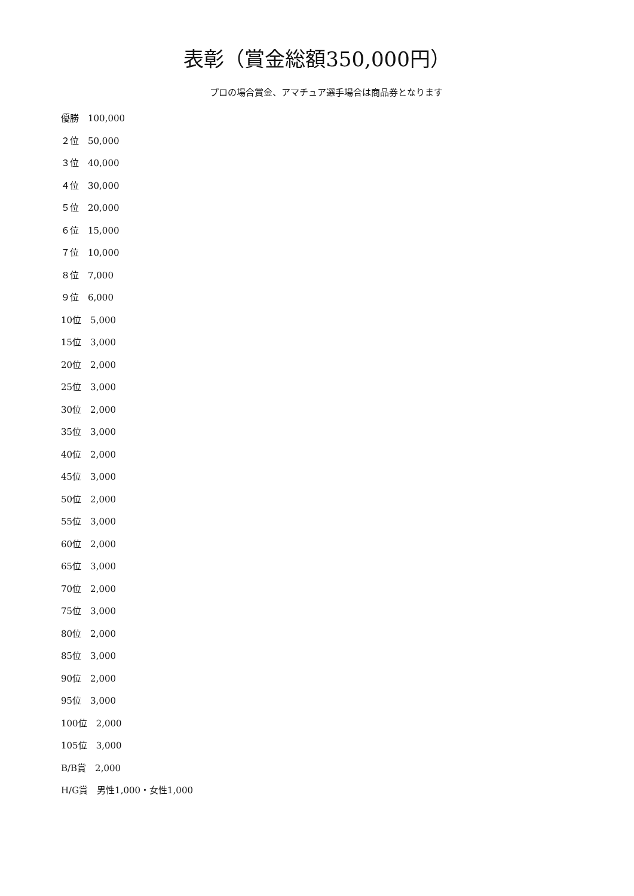表彰（賞金総額350,000円）
プロの場合賞金、アマチュア選手場合は商品券となります
優勝　100,000
２位　50,000
３位　40,000
４位　30,000
５位　20,000
６位　15,000
７位　10,000
８位　7,000
９位　6,000
10位　5,000
15位　3,000
20位　2,000
25位　3,000
30位　2,000
35位　3,000
40位　2,000
45位　3,000
50位　2,000
55位　3,000
60位　2,000
65位　3,000
70位　2,000
75位　3,000
80位　2,000
85位　3,000
90位　2,000
95位　3,000
100位　2,000
105位　3,000
B/B賞　2,000
H/G賞　男性1,000・女性1,000